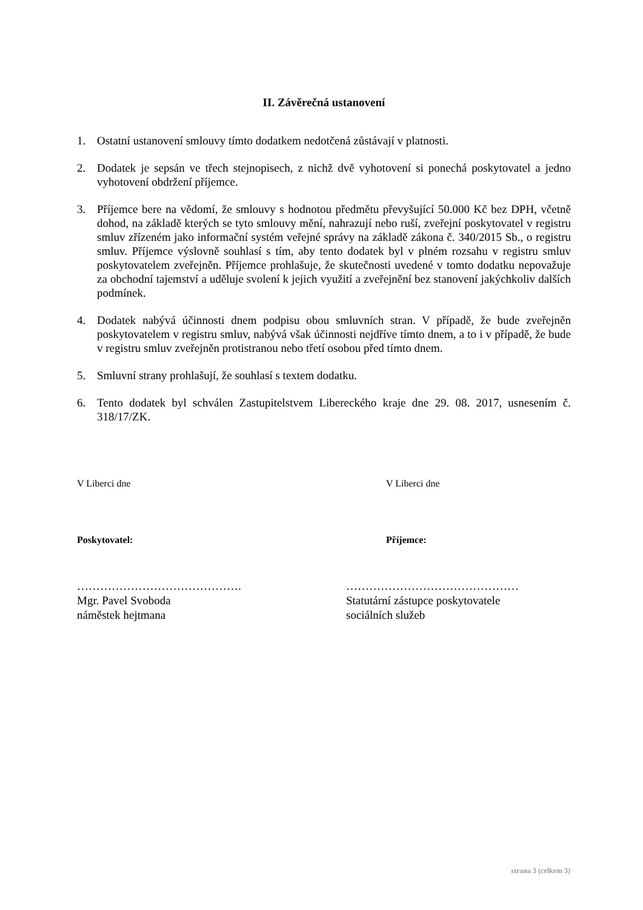II. Závěrečná ustanovení
1. Ostatní ustanovení smlouvy tímto dodatkem nedotčená zůstávají v platnosti.
2. Dodatek je sepsán ve třech stejnopisech, z nichž dvě vyhotovení si ponechá poskytovatel a jedno vyhotovení obdržení příjemce.
3. Příjemce bere na vědomí, že smlouvy s hodnotou předmětu převyšující 50.000 Kč bez DPH, včetně dohod, na základě kterých se tyto smlouvy mění, nahrazují nebo ruší, zveřejní poskytovatel v registru smluv zřízeném jako informační systém veřejné správy na základě zákona č. 340/2015 Sb., o registru smluv. Příjemce výslovně souhlasí s tím, aby tento dodatek byl v plném rozsahu v registru smluv poskytovatelem zveřejněn. Příjemce prohlašuje, že skutečnosti uvedené v tomto dodatku nepovažuje za obchodní tajemství a uděluje svolení k jejich využití a zveřejnění bez stanovení jakýchkoliv dalších podmínek.
4. Dodatek nabývá účinnosti dnem podpisu obou smluvních stran. V případě, že bude zveřejněn poskytovatelem v registru smluv, nabývá však účinnosti nejdříve tímto dnem, a to i v případě, že bude v registru smluv zveřejněn protistranou nebo třetí osobou před tímto dnem.
5. Smluvní strany prohlašují, že souhlasí s textem dodatku.
6. Tento dodatek byl schválen Zastupitelstvem Libereckého kraje dne 29. 08. 2017, usnesením č. 318/17/ZK.
V Liberci dne V Liberci dne
Poskytovatel: Příjemce:
…………………………………….
Mgr. Pavel Svoboda
náměstek hejtmana
………………………………………
Statutární zástupce poskytovatele
sociálních služeb
strana 3 (celkem 3)